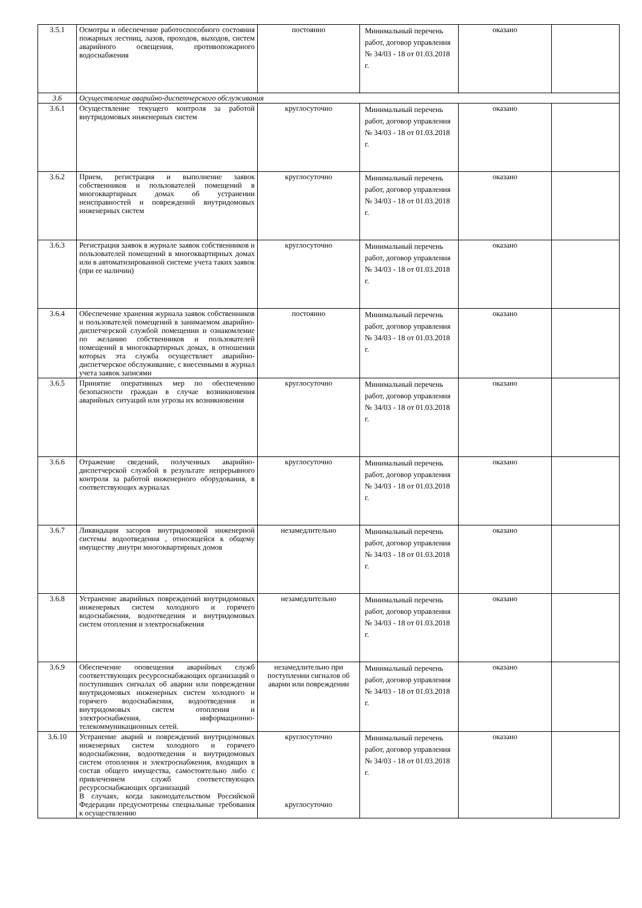| 3.5.1 | Осмотры и обеспечение работоспособного состояния пожарных лестниц, лазов, проходов, выходов, систем аварийного освещения, противопожарного водоснабжения | постоянно | Минимальный перечень работ, договор управления № 34/03 - 18 от 01.03.2018 г. | оказано | |
| 3.6 | Осуществление аварийно-диспетчерского обслуживания | | | | |
| 3.6.1 | Осуществление текущего контроля за работой внутридомовых инженерных систем | круглосуточно | Минимальный перечень работ, договор управления № 34/03 - 18 от 01.03.2018 г. | оказано | |
| 3.6.2 | Прием, регистрация и выполнение заявок собственников и пользователей помещений в многоквартирных домах об устранении неисправностей и повреждений внутридомовых инженерных систем | круглосуточно | Минимальный перечень работ, договор управления № 34/03 - 18 от 01.03.2018 г. | оказано | |
| 3.6.3 | Регистрация заявок в журнале заявок собственников и пользователей помещений в многоквартирных домах или в автоматизированной системе учета таких заявок (при ее наличии) | круглосуточно | Минимальный перечень работ, договор управления № 34/03 - 18 от 01.03.2018 г. | оказано | |
| 3.6.4 | Обеспечение хранения журнала заявок собственников и пользователей помещений в занимаемом аварийно-диспетчерской службой помещении и ознакомление по желанию собственников и пользователей помещений в многоквартирных домах, в отношении которых эта служба осуществляет аварийно-диспетчерское обслуживание, с внесенными в журнал учета заявок записями | постоянно | Минимальный перечень работ, договор управления № 34/03 - 18 от 01.03.2018 г. | оказано | |
| 3.6.5 | Принятие оперативных мер по обеспечению безопасности граждан в случае возникновения аварийных ситуаций или угрозы их возникновения | круглосуточно | Минимальный перечень работ, договор управления № 34/03 - 18 от 01.03.2018 г. | оказано | |
| 3.6.6 | Отражение сведений, полученных аварийно-диспетчерской службой в результате непрерывного контроля за работой инженерного оборудования, в соответствующих журналах | круглосуточно | Минимальный перечень работ, договор управления № 34/03 - 18 от 01.03.2018 г. | оказано | |
| 3.6.7 | Ликвидация засоров внутридомовой инженерной системы водоотведения , относящейся к общему имуществу ,внутри многоквартирных домов | незамедлительно | Минимальный перечень работ, договор управления № 34/03 - 18 от 01.03.2018 г. | оказано | |
| 3.6.8 | Устранение аварийных повреждений внутридомовых инженерных систем холодного и горячего водоснабжения, водоотведения и внутридомовых систем отопления и электроснабжения | незамедлительно | Минимальный перечень работ, договор управления № 34/03 - 18 от 01.03.2018 г. | оказано | |
| 3.6.9 | Обеспечение оповещения аварийных служб соответствующих ресурсоснабжающих организаций о поступивших сигналах об аварии или повреждении внутридомовых инженерных систем холодного и горячего водоснабжения, водоотведения и внутридомовых систем отопления и электроснабжения, информационно-телекоммуникационных сетей. | незамедлительно при поступлении сигналов об аварии или повреждении | Минимальный перечень работ, договор управления № 34/03 - 18 от 01.03.2018 г. | оказано | |
| 3.6.10 | Устранение аварий и повреждений внутридомовых инженерных систем холодного и горячего водоснабжения, водоотведения и внутридомовых систем отопления и электроснабжения, входящих в состав общего имущества, самостоятельно либо с привлечением служб соответствующих ресурсоснабжающих организаций В случаях, когда законодательством Российской Федерации предусмотрены специальные требования к осуществлению | круглосуточно круглосуточно | Минимальный перечень работ, договор управления № 34/03 - 18 от 01.03.2018 г. | оказано | |